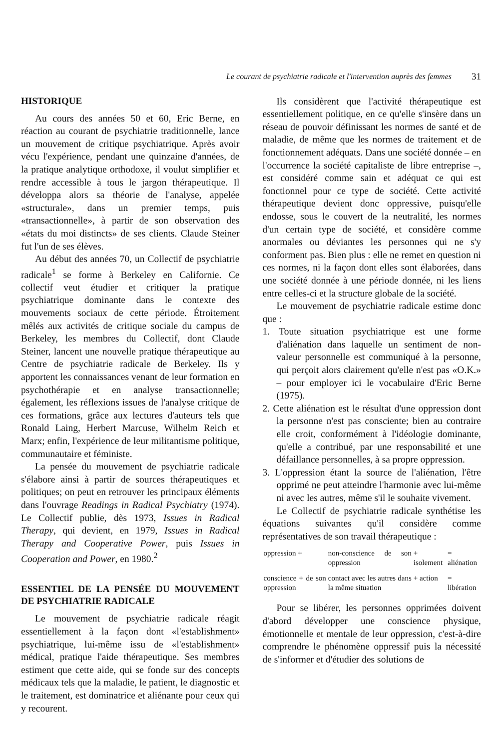Le courant de psychiatrie radicale et l'intervention auprès des femmes 31
HISTORIQUE
Au cours des années 50 et 60, Eric Berne, en réaction au courant de psychiatrie traditionnelle, lance un mouvement de critique psychiatrique. Après avoir vécu l'expérience, pendant une quinzaine d'années, de la pratique analytique orthodoxe, il voulut simplifier et rendre accessible à tous le jargon thérapeutique. Il développa alors sa théorie de l'analyse, appelée «structurale», dans un premier temps, puis «transactionnelle», à partir de son observation des «états du moi distincts» de ses clients. Claude Steiner fut l'un de ses élèves.
Au début des années 70, un Collectif de psychiatrie radicale<sup>1</sup> se forme à Berkeley en Californie. Ce collectif veut étudier et critiquer la pratique psychiatrique dominante dans le contexte des mouvements sociaux de cette période. Étroitement mêlés aux activités de critique sociale du campus de Berkeley, les membres du Collectif, dont Claude Steiner, lancent une nouvelle pratique thérapeutique au Centre de psychiatrie radicale de Berkeley. Ils y apportent les connaissances venant de leur formation en psychothérapie et en analyse transactionnelle; également, les réflexions issues de l'analyse critique de ces formations, grâce aux lectures d'auteurs tels que Ronald Laing, Herbert Marcuse, Wilhelm Reich et Marx; enfin, l'expérience de leur militantisme politique, communautaire et féministe.
La pensée du mouvement de psychiatrie radicale s'élabore ainsi à partir de sources thérapeutiques et politiques; on peut en retrouver les principaux éléments dans l'ouvrage Readings in Radical Psychiatry (1974). Le Collectif publie, dès 1973, Issues in Radical Therapy, qui devient, en 1979, Issues in Radical Therapy and Cooperative Power, puis Issues in Cooperation and Power, en 1980.<sup>2</sup>
ESSENTIEL DE LA PENSÉE DU MOUVEMENT DE PSYCHIATRIE RADICALE
Le mouvement de psychiatrie radicale réagit essentiellement à la façon dont «l'establishment» psychiatrique, lui-même issu de «l'establishment» médical, pratique l'aide thérapeutique. Ses membres estiment que cette aide, qui se fonde sur des concepts médicaux tels que la maladie, le patient, le diagnostic et le traitement, est dominatrice et aliénante pour ceux qui y recourent.
Ils considèrent que l'activité thérapeutique est essentiellement politique, en ce qu'elle s'insère dans un réseau de pouvoir définissant les normes de santé et de maladie, de même que les normes de traitement et de fonctionnement adéquats. Dans une société donnée – en l'occurrence la société capitaliste de libre entreprise –, est considéré comme sain et adéquat ce qui est fonctionnel pour ce type de société. Cette activité thérapeutique devient donc oppressive, puisqu'elle endosse, sous le couvert de la neutralité, les normes d'un certain type de société, et considère comme anormales ou déviantes les personnes qui ne s'y conforment pas. Bien plus : elle ne remet en question ni ces normes, ni la façon dont elles sont élaborées, dans une société donnée à une période donnée, ni les liens entre celles-ci et la structure globale de la société.
Le mouvement de psychiatrie radicale estime donc que :
1. Toute situation psychiatrique est une forme d'aliénation dans laquelle un sentiment de non-valeur personnelle est communiqué à la personne, qui perçoit alors clairement qu'elle n'est pas «O.K.» – pour employer ici le vocabulaire d'Eric Berne (1975).
2. Cette aliénation est le résultat d'une oppression dont la personne n'est pas consciente; bien au contraire elle croit, conformément à l'idéologie dominante, qu'elle a contribué, par une responsabilité et une défaillance personnelles, à sa propre oppression.
3. L'oppression étant la source de l'aliénation, l'être opprimé ne peut atteindre l'harmonie avec lui-même ni avec les autres, même s'il le souhaite vivement.
Le Collectif de psychiatrie radicale synthétise les équations suivantes qu'il considère comme représentatives de son travail thérapeutique :
| oppression + | non-conscience de son oppression | + isolement | = aliénation |
| conscience + de son oppression | contact avec les autres dans la même situation | + action | = libération |
Pour se libérer, les personnes opprimées doivent d'abord développer une conscience physique, émotionnelle et mentale de leur oppression, c'est-à-dire comprendre le phénomène oppressif puis la nécessité de s'informer et d'étudier des solutions de